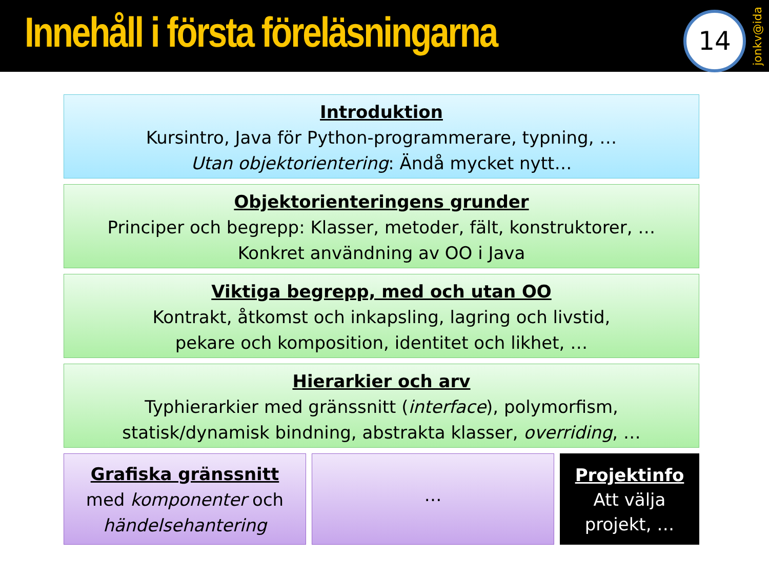Innehåll i första föreläsningarna
14
jonkv@ida
Introduktion
Kursintro, Java för Python-programmerare, typning, …
Utan objektorientering: Ändå mycket nytt…
Objektorienteringens grunder
Principer och begrepp: Klasser, metoder, fält, konstruktorer, …
Konkret användning av OO i Java
Viktiga begrepp, med och utan OO
Kontrakt, åtkomst och inkapsling, lagring och livstid,
pekare och komposition, identitet och likhet, …
Hierarkier och arv
Typhierarkier med gränssnitt (interface), polymorfism,
statisk/dynamisk bindning, abstrakta klasser, overriding, …
Grafiska gränssnitt
med komponenter och
händelsehantering
…
Projektinfo
Att välja
projekt, …